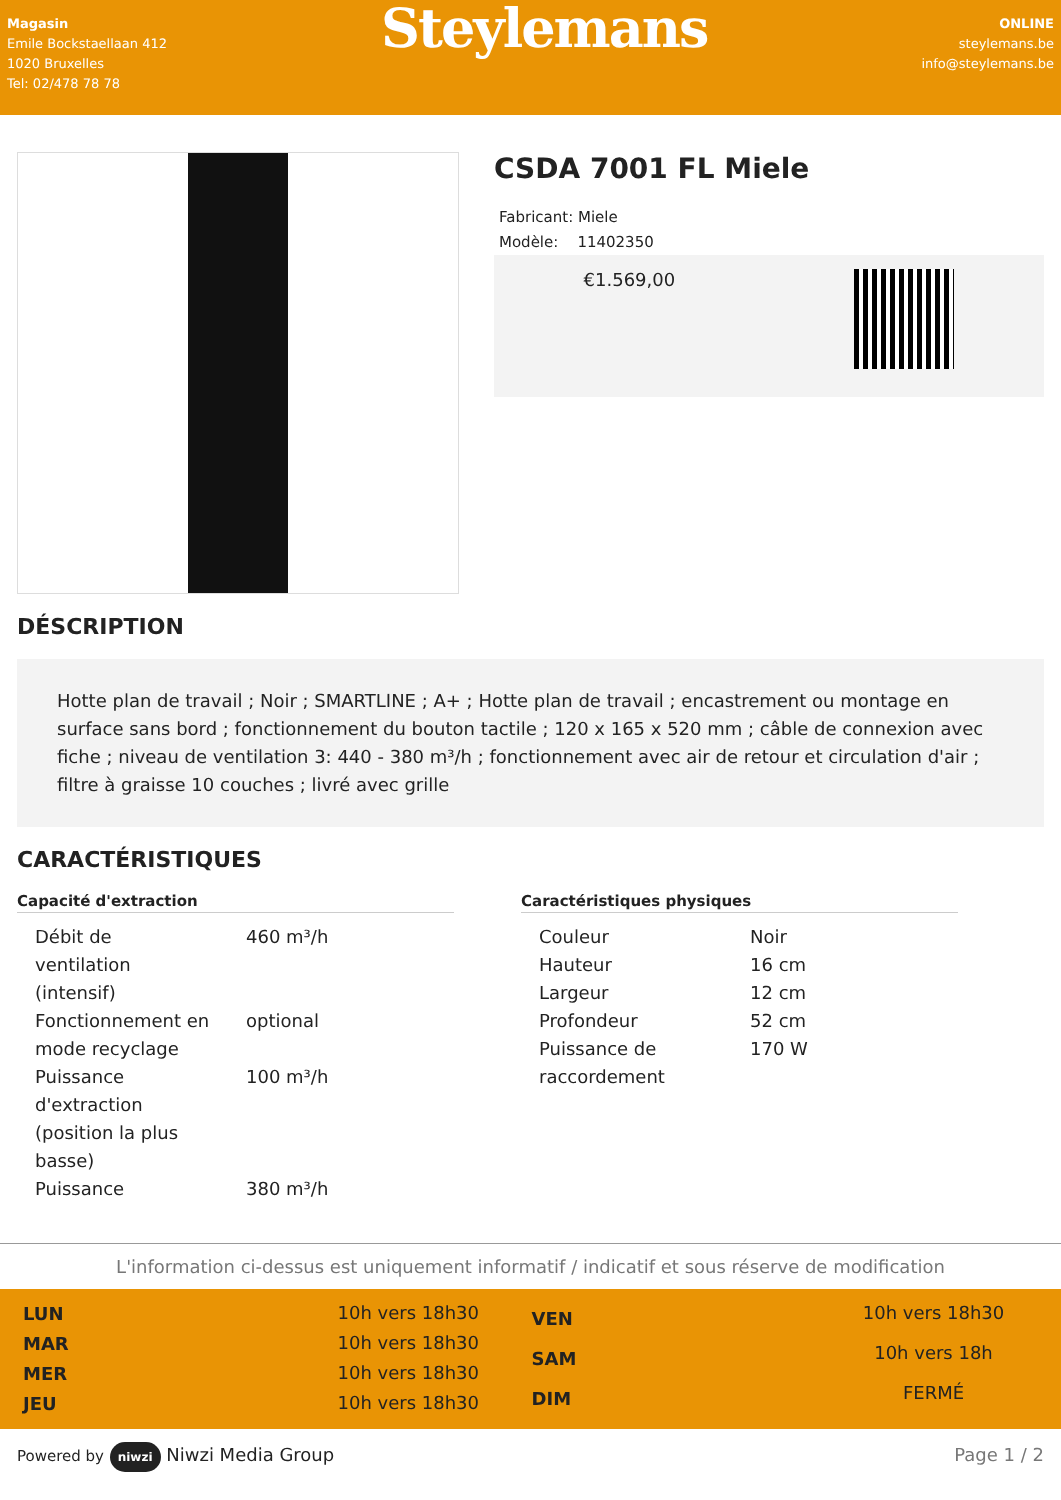Magasin
Emile Bockstaellaan 412
1020 Bruxelles
Tel: 02/478 78 78
Steylemans
ONLINE
steylemans.be
info@steylemans.be
CSDA 7001 FL Miele
Fabricant: Miele
Modèle: 11402350
€1.569,00
DÉSCRIPTION
Hotte plan de travail ; Noir ; SMARTLINE ; A+ ; Hotte plan de travail ; encastrement ou montage en surface sans bord ; fonctionnement du bouton tactile ; 120 x 165 x 520 mm ; câble de connexion avec fiche ; niveau de ventilation 3: 440 - 380 m³/h ; fonctionnement avec air de retour et circulation d'air ; filtre à graisse 10 couches ; livré avec grille
CARACTÉRISTIQUES
Capacité d'extraction
| Débit de ventilation (intensif) | 460 m³/h |
| Fonctionnement en mode recyclage | optional |
| Puissance d'extraction (position la plus basse) | 100 m³/h |
| Puissance | 380 m³/h |
Caractéristiques physiques
| Couleur | Noir |
| Hauteur | 16 cm |
| Largeur | 12 cm |
| Profondeur | 52 cm |
| Puissance de raccordement | 170 W |
L'information ci-dessus est uniquement informatif / indicatif et sous réserve de modification
| LUN | 10h vers 18h30 |
| MAR | 10h vers 18h30 |
| MER | 10h vers 18h30 |
| JEU | 10h vers 18h30 |
| VEN | 10h vers 18h30 |
| SAM | 10h vers 18h |
| DIM | FERMÉ |
Powered by niwzi Niwzi Media Group Page 1 / 2